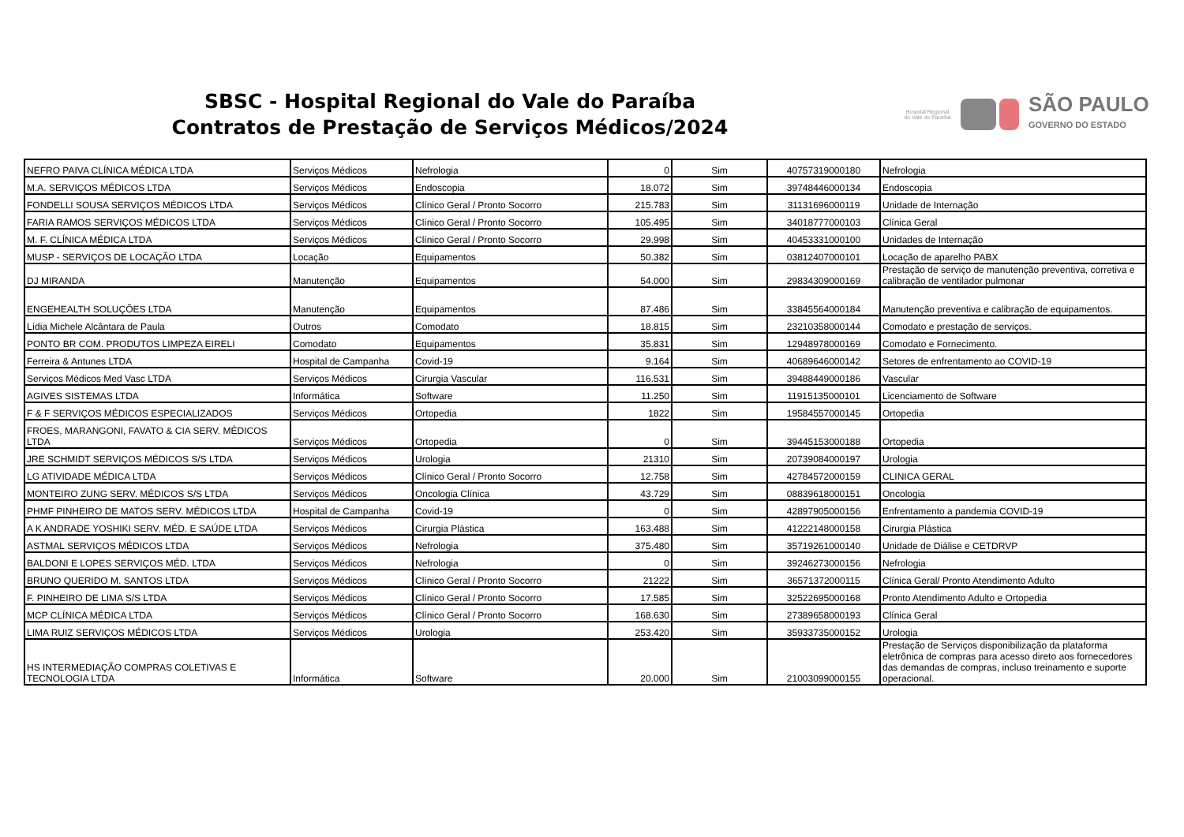SBSC - Hospital Regional do Vale do Paraíba
Contratos de Prestação de Serviços Médicos/2024
Hospital Regional do Vale do Paraíba
SÃO PAULO
GOVERNO DO ESTADO
| NEFRO PAIVA CLÍNICA MÉDICA LTDA | Serviços Médicos | Nefrologia | 0 | Sim | 40757319000180 | Nefrologia |
| M.A. SERVIÇOS MÉDICOS LTDA | Serviços Médicos | Endoscopia | 18.072 | Sim | 39748446000134 | Endoscopia |
| FONDELLI SOUSA SERVIÇOS MÉDICOS LTDA | Serviços Médicos | Clínico Geral / Pronto Socorro | 215.783 | Sim | 31131696000119 | Unidade de Internação |
| FARIA RAMOS SERVIÇOS MÉDICOS LTDA | Serviços Médicos | Clínico Geral / Pronto Socorro | 105.495 | Sim | 34018777000103 | Clínica Geral |
| M. F. CLÍNICA MÉDICA LTDA | Serviços Médicos | Clínico Geral / Pronto Socorro | 29.998 | Sim | 40453331000100 | Unidades de Internação |
| MUSP - SERVIÇOS DE LOCAÇÃO LTDA | Locação | Equipamentos | 50.382 | Sim | 03812407000101 | Locação de aparelho PABX |
| DJ MIRANDA | Manutenção | Equipamentos | 54.000 | Sim | 29834309000169 | Prestação de serviço de manutenção preventiva, corretiva e calibração de ventilador pulmonar |
| ENGEHEALTH SOLUÇÕES LTDA | Manutenção | Equipamentos | 87.486 | Sim | 33845564000184 | Manutenção preventiva e calibração de equipamentos. |
| Lídia Michele Alcântara de Paula | Outros | Comodato | 18.815 | Sim | 23210358000144 | Comodato e prestação de serviços. |
| PONTO BR COM. PRODUTOS LIMPEZA EIRELI | Comodato | Equipamentos | 35.831 | Sim | 12948978000169 | Comodato e Fornecimento. |
| Ferreira & Antunes LTDA | Hospital de Campanha | Covid-19 | 9.164 | Sim | 40689646000142 | Setores de enfrentamento ao COVID-19 |
| Serviços Médicos Med Vasc LTDA | Serviços Médicos | Cirurgia Vascular | 116.531 | Sim | 39488449000186 | Vascular |
| AGIVES SISTEMAS LTDA | Informática | Software | 11.250 | Sim | 11915135000101 | Licenciamento de Software |
| F & F SERVIÇOS MÉDICOS ESPECIALIZADOS | Serviços Médicos | Ortopedia | 1822 | Sim | 19584557000145 | Ortopedia |
| FROES, MARANGONI, FAVATO & CIA SERV. MÉDICOS LTDA | Serviços Médicos | Ortopedia | 0 | Sim | 39445153000188 | Ortopedia |
| JRE SCHMIDT SERVIÇOS MÉDICOS S/S LTDA | Serviços Médicos | Urologia | 21310 | Sim | 20739084000197 | Urologia |
| LG ATIVIDADE MÉDICA LTDA | Serviços Médicos | Clínico Geral / Pronto Socorro | 12.758 | Sim | 42784572000159 | CLINICA GERAL |
| MONTEIRO ZUNG SERV. MÉDICOS S/S LTDA | Serviços Médicos | Oncologia Clínica | 43.729 | Sim | 08839618000151 | Oncologia |
| PHMF PINHEIRO DE MATOS SERV. MÉDICOS LTDA | Hospital de Campanha | Covid-19 | 0 | Sim | 42897905000156 | Enfrentamento a pandemia COVID-19 |
| A K ANDRADE YOSHIKI SERV. MÉD. E SAÚDE LTDA | Serviços Médicos | Cirurgia Plástica | 163.488 | Sim | 41222148000158 | Cirurgia Plástica |
| ASTMAL SERVIÇOS MÉDICOS LTDA | Serviços Médicos | Nefrologia | 375.480 | Sim | 35719261000140 | Unidade de Diálise e CETDRVP |
| BALDONI E LOPES SERVIÇOS MÉD. LTDA | Serviços Médicos | Nefrologia | 0 | Sim | 39246273000156 | Nefrologia |
| BRUNO QUERIDO M. SANTOS LTDA | Serviços Médicos | Clínico Geral / Pronto Socorro | 21222 | Sim | 36571372000115 | Clínica Geral/ Pronto Atendimento Adulto |
| F. PINHEIRO DE LIMA S/S LTDA | Serviços Médicos | Clínico Geral / Pronto Socorro | 17.585 | Sim | 32522695000168 | Pronto Atendimento Adulto e Ortopedia |
| MCP CLÍNICA MÉDICA LTDA | Serviços Médicos | Clínico Geral / Pronto Socorro | 168.630 | Sim | 27389658000193 | Clínica Geral |
| LIMA RUIZ SERVIÇOS MÉDICOS LTDA | Serviços Médicos | Urologia | 253.420 | Sim | 35933735000152 | Urologia |
| HS INTERMEDIAÇÃO COMPRAS COLETIVAS E TECNOLOGIA LTDA | Informática | Software | 20.000 | Sim | 21003099000155 | Prestação de Serviços disponibilização da plataforma eletrônica de compras para acesso direto aos fornecedores das demandas de compras, incluso treinamento e suporte operacional. |